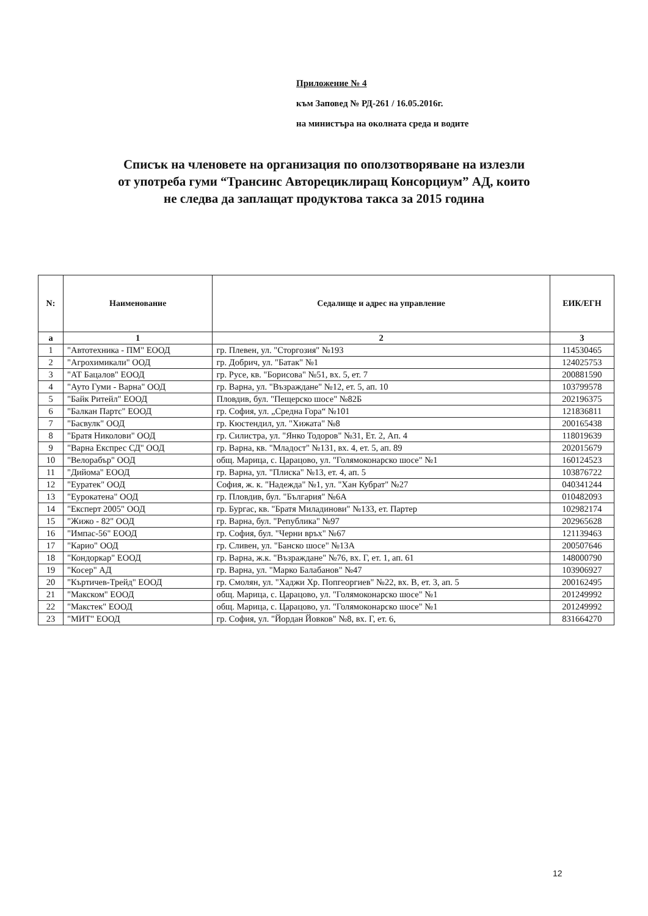Приложение № 4
към Заповед № РД-261 / 16.05.2016г.
на министъра на околната среда и водите
Списък на членовете на организация по оползотворяване на излезли
от употреба гуми “Трансинс Авторециклиращ Консорциум” АД, които
не следва да заплащат продуктова такса за 2015 година
| N: | Наименование | Седалище и адрес на управление | ЕИК/ЕГН |
| --- | --- | --- | --- |
| а | 1 | 2 | 3 |
| 1 | "Автотехника - ПМ" ЕООД | гр. Плевен, ул. "Сторгозия" №193 | 114530465 |
| 2 | "Агрохимикали" ООД | гр. Добрич, ул. "Батак" №1 | 124025753 |
| 3 | "АТ Бацалов" ЕООД | гр. Русе, кв. "Борисова" №51, вх. 5, ет. 7 | 200881590 |
| 4 | "Ауто Гуми - Варна" ООД | гр. Варна, ул. "Възраждане" №12, ет. 5, ап. 10 | 103799578 |
| 5 | "Байк Ритейл" ЕООД | Пловдив, бул. "Пещерско шосе" №82Б | 202196375 |
| 6 | "Балкан Партс" ЕООД | гр. София, ул. „Средна Гора“ №101 | 121836811 |
| 7 | "Басвулк" ООД | гр. Кюстендил, ул. "Хижата" №8 | 200165438 |
| 8 | "Братя Николови" ООД | гр. Силистра, ул. "Янко Тодоров" №31, Ет. 2, Ап. 4 | 118019639 |
| 9 | "Варна Експрес СД" ООД | гр. Варна, кв. "Младост" №131, вх. 4, ет. 5, ап. 89 | 202015679 |
| 10 | "Велорабър" ООД | общ. Марица, с. Царацово, ул. "Голямоконарско шосе" №1 | 160124523 |
| 11 | "Дийома" ЕООД | гр. Варна, ул. "Плиска" №13, ет. 4, ап. 5 | 103876722 |
| 12 | "Еуратек" ООД | София, ж. к. "Надежда" №1, ул. "Хан Кубрат" №27 | 040341244 |
| 13 | "Еурокатена" ООД | гр. Пловдив, бул. "България" №6А | 010482093 |
| 14 | "Експерт 2005" ООД | гр. Бургас, кв. "Братя Миладинови" №133, ет. Партер | 102982174 |
| 15 | "Жижо - 82" ООД | гр. Варна, бул. "Република" №97 | 202965628 |
| 16 | "Импас-56" ЕООД | гр. София, бул. "Черни връх" №67 | 121139463 |
| 17 | "Карио" ООД | гр. Сливен, ул. "Банско шосе" №13А | 200507646 |
| 18 | "Кондоркар" ЕООД | гр. Варна, ж.к. "Възраждане" №76, вх. Г, ет. 1, ап. 61 | 148000790 |
| 19 | "Косер" АД | гр. Варна, ул. "Марко Балабанов" №47 | 103906927 |
| 20 | "Къртичев-Трейд" ЕООД | гр. Смолян, ул. "Хаджи Хр. Попгеоргиев" №22, вх. В, ет. 3, ап. 5 | 200162495 |
| 21 | "Макском" ЕООД | общ. Марица, с. Царацово, ул. "Голямоконарско шосе" №1 | 201249992 |
| 22 | "Макстек" ЕООД | общ. Марица, с. Царацово, ул. "Голямоконарско шосе" №1 | 201249992 |
| 23 | "МИТ" ЕООД | гр. София, ул. "Йордан Йовков" №8, вх. Г, ет. 6, | 831664270 |
12